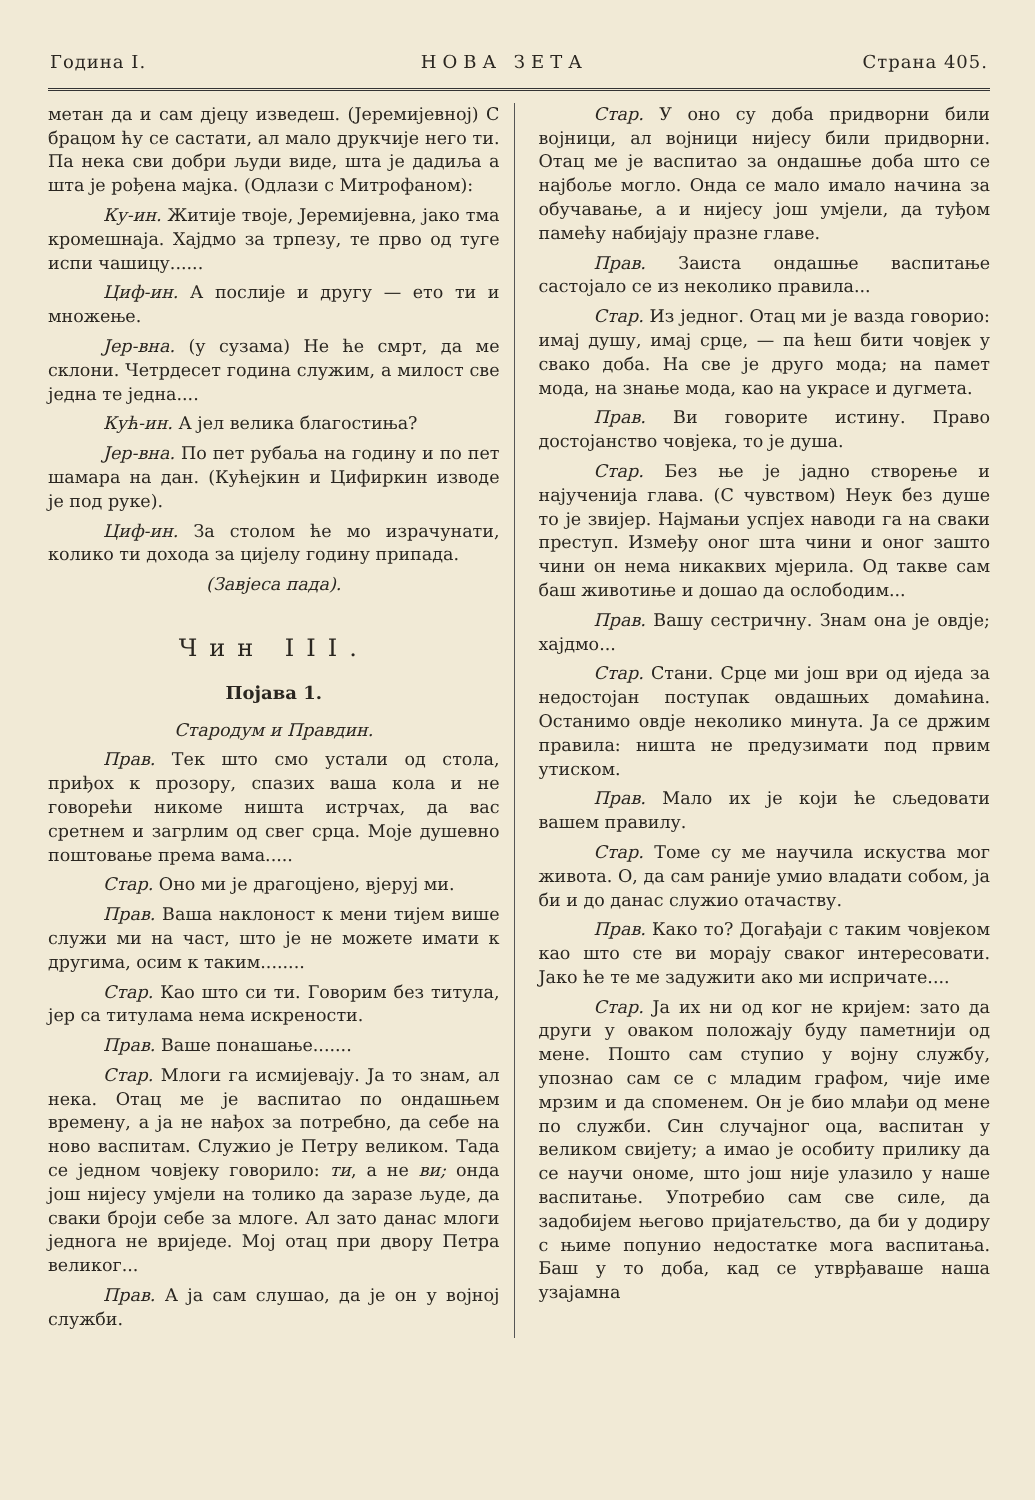Година I. НОВА ЗЕТА Страна 405.
метан да и сам дјецу изведеш. (Јеремијевној) С брацом ћу се састати, ал мало друкчије него ти. Па нека сви добри људи виде, шта је дадиља а шта је рођена мајка. (Одлази с Митрофаном):
Ку-ин. Житије твоје, Јеремијевна, јако тма кромешнаја. Хајдмо за трпезу, те прво од туге испи чашицу......
Циф-ин. А послије и другу — ето ти и множење.
Јер-вна. (у сузама) Не ће смрт, да ме склони. Четрдесет година служим, а милост све једна те једна....
Кућ-ин. А јел велика благостиња?
Јер-вна. По пет рубаља на годину и по пет шамара на дан. (Кућејкин и Цифиркин изводе је под руке).
Циф-ин. За столом ће мо израчунати, колико ти дохода за цијелу годину припада.
(Завјеса пада).
Чин III.
Појава 1.
Стародум и Правдин.
Прав. Тек што смо устали од стола, приђох к прозору, спазих ваша кола и не говорећи никоме ништа истрчах, да вас сретнем и загрлим од свег срца. Моје душевно поштовање према вама.....
Стар. Оно ми је драгоцјено, вјеруј ми.
Прав. Ваша наклоност к мени тијем више служи ми на част, што је не можете имати к другима, осим к таким........
Стар. Као што си ти. Говорим без титула, јер са титулама нема искрености.
Прав. Ваше понашање.......
Стар. Млоги га исмијевају. Ја то знам, ал нека. Отац ме је васпитао по ондашњем времену, а ја не нађох за потребно, да себе на ново васпитам. Служио је Петру великом. Тада се једном човјеку говорило: ти, а не ви; онда још нијесу умјели на толико да заразе људе, да сваки броји себе за млоге. Ал зато данас млоги једнога не вриједе. Мој отац при двору Петра великог...
Прав. А ја сам слушао, да је он у војној служби.
Стар. У оно су доба придворни били војници, ал војници нијесу били придворни. Отац ме је васпитао за ондашње доба што се најбоље могло. Онда се мало имало начина за обучавање, а и нијесу још умјели, да туђом памећу набијају празне главе.
Прав. Заиста ондашње васпитање састојало се из неколико правила...
Стар. Из једног. Отац ми је вазда говорио: имај душу, имај срце, — па ћеш бити човјек у свако доба. На све је друго мода; на памет мода, на знање мода, као на украсе и дугмета.
Прав. Ви говорите истину. Право достојанство човјека, то је душа.
Стар. Без ње је јадно створење и најученија глава. (С чувством) Неук без душе то је звијер. Најмањи успјех наводи га на сваки преступ. Између оног шта чини и оног зашто чини он нема никаквих мјерила. Од такве сам баш животиње и дошао да ослободим...
Прав. Вашу сестричну. Знам она је овдје; хајдмо...
Стар. Стани. Срце ми још ври од иједа за недостојан поступак овдашњих домаћина. Останимо овдје неколико минута. Ја се држим правила: ништа не предузимати под првим утиском.
Прав. Мало их је који ће сљедовати вашем правилу.
Стар. Томе су ме научила искуства мог живота. О, да сам раније умио владати собом, ја би и до данас служио отачаству.
Прав. Како то? Догађаји с таким човјеком као што сте ви морају сваког интересовати. Јако ће те ме задужити ако ми испричате....
Стар. Ја их ни од ког не кријем: зато да други у оваком положају буду паметнији од мене. Пошто сам ступио у војну службу, упознао сам се с младим графом, чије име мрзим и да споменем. Он је био млађи од мене по служби. Син случајног оца, васпитан у великом свијету; а имао је особиту прилику да се научи ономе, што још није улазило у наше васпитање. Употребио сам све силе, да задобијем његово пријатељство, да би у додиру с њиме попунио недостатке мога васпитања. Баш у то доба, кад се утврђаваше наша узајамна